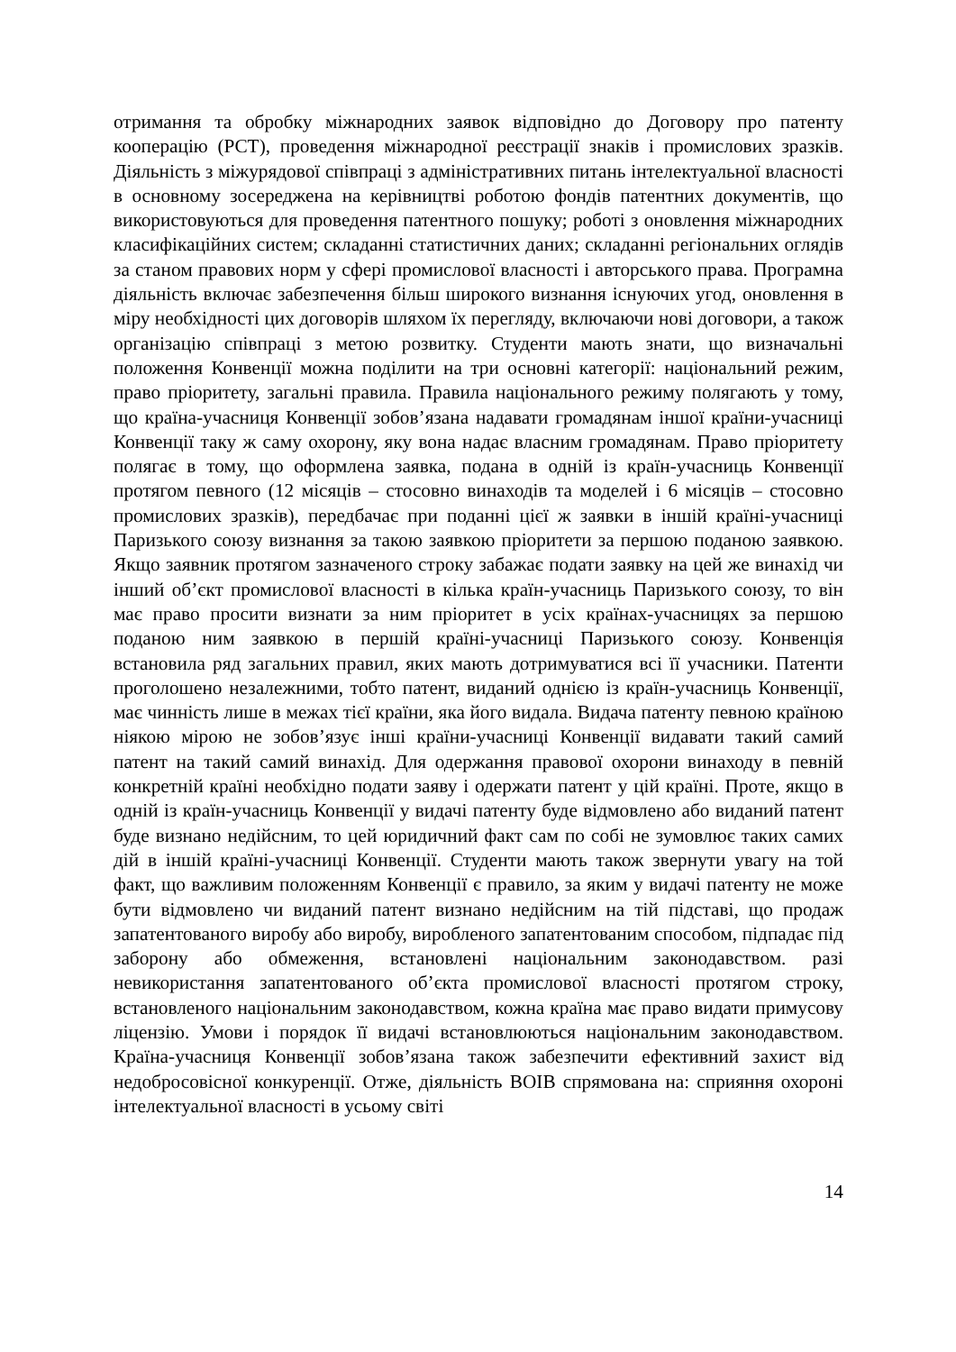отримання та обробку міжнародних заявок відповідно до Договору про патенту кооперацію (PCT), проведення міжнародної реєстрації знаків і промислових зразків. Діяльність з міжурядової співпраці з адміністративних питань інтелектуальної власності в основному зосереджена на керівництві роботою фондів патентних документів, що використовуються для проведення патентного пошуку; роботі з оновлення міжнародних класифікаційних систем; складанні статистичних даних; складанні регіональних оглядів за станом правових норм у сфері промислової власності і авторського права. Програмна діяльність включає забезпечення більш широкого визнання існуючих угод, оновлення в міру необхідності цих договорів шляхом їх перегляду, включаючи нові договори, а також організацію співпраці з метою розвитку. Студенти мають знати, що визначальні положення Конвенції можна поділити на три основні категорії: національний режим, право пріоритету, загальні правила. Правила національного режиму полягають у тому, що країна-учасниця Конвенції зобов’язана надавати громадянам іншої країни-учасниці Конвенції таку ж саму охорону, яку вона надає власним громадянам. Право пріоритету полягає в тому, що оформлена заявка, подана в одній із країн-учасниць Конвенції протягом певного (12 місяців – стосовно винаходів та моделей і 6 місяців – стосовно промислових зразків), передбачає при поданні цієї ж заявки в іншій країні-учасниці Паризького союзу визнання за такою заявкою пріоритети за першою поданою заявкою. Якщо заявник протягом зазначеного строку забажає подати заявку на цей же винахід чи інший об’єкт промислової власності в кілька країн-учасниць Паризького союзу, то він має право просити визнати за ним пріоритет в усіх країнах-учасницях за першою поданою ним заявкою в першій країні-учасниці Паризького союзу. Конвенція встановила ряд загальних правил, яких мають дотримуватися всі її учасники. Патенти проголошено незалежними, тобто патент, виданий однією із країн-учасниць Конвенції, має чинність лише в межах тієї країни, яка його видала. Видача патенту певною країною ніякою мірою не зобов’язує інші країни-учасниці Конвенції видавати такий самий патент на такий самий винахід. Для одержання правової охорони винаходу в певній конкретній країні необхідно подати заяву і одержати патент у цій країні. Проте, якщо в одній із країн-учасниць Конвенції у видачі патенту буде відмовлено або виданий патент буде визнано недійсним, то цей юридичний факт сам по собі не зумовлює таких самих дій в іншій країні-учасниці Конвенції. Студенти мають також звернути увагу на той факт, що важливим положенням Конвенції є правило, за яким у видачі патенту не може бути відмовлено чи виданий патент визнано недійсним на тій підставі, що продаж запатентованого виробу або виробу, виробленого запатентованим способом, підпадає під заборону або обмеження, встановлені національним законодавством. разі невикористання запатентованого об’єкта промислової власності протягом строку, встановленого національним законодавством, кожна країна має право видати примусову ліцензію. Умови і порядок її видачі встановлюються національним законодавством. Країна-учасниця Конвенції зобов’язана також забезпечити ефективний захист від недобросовісної конкуренції. Отже, діяльність ВОІВ спрямована на: сприяння охороні інтелектуальної власності в усьому світі
14